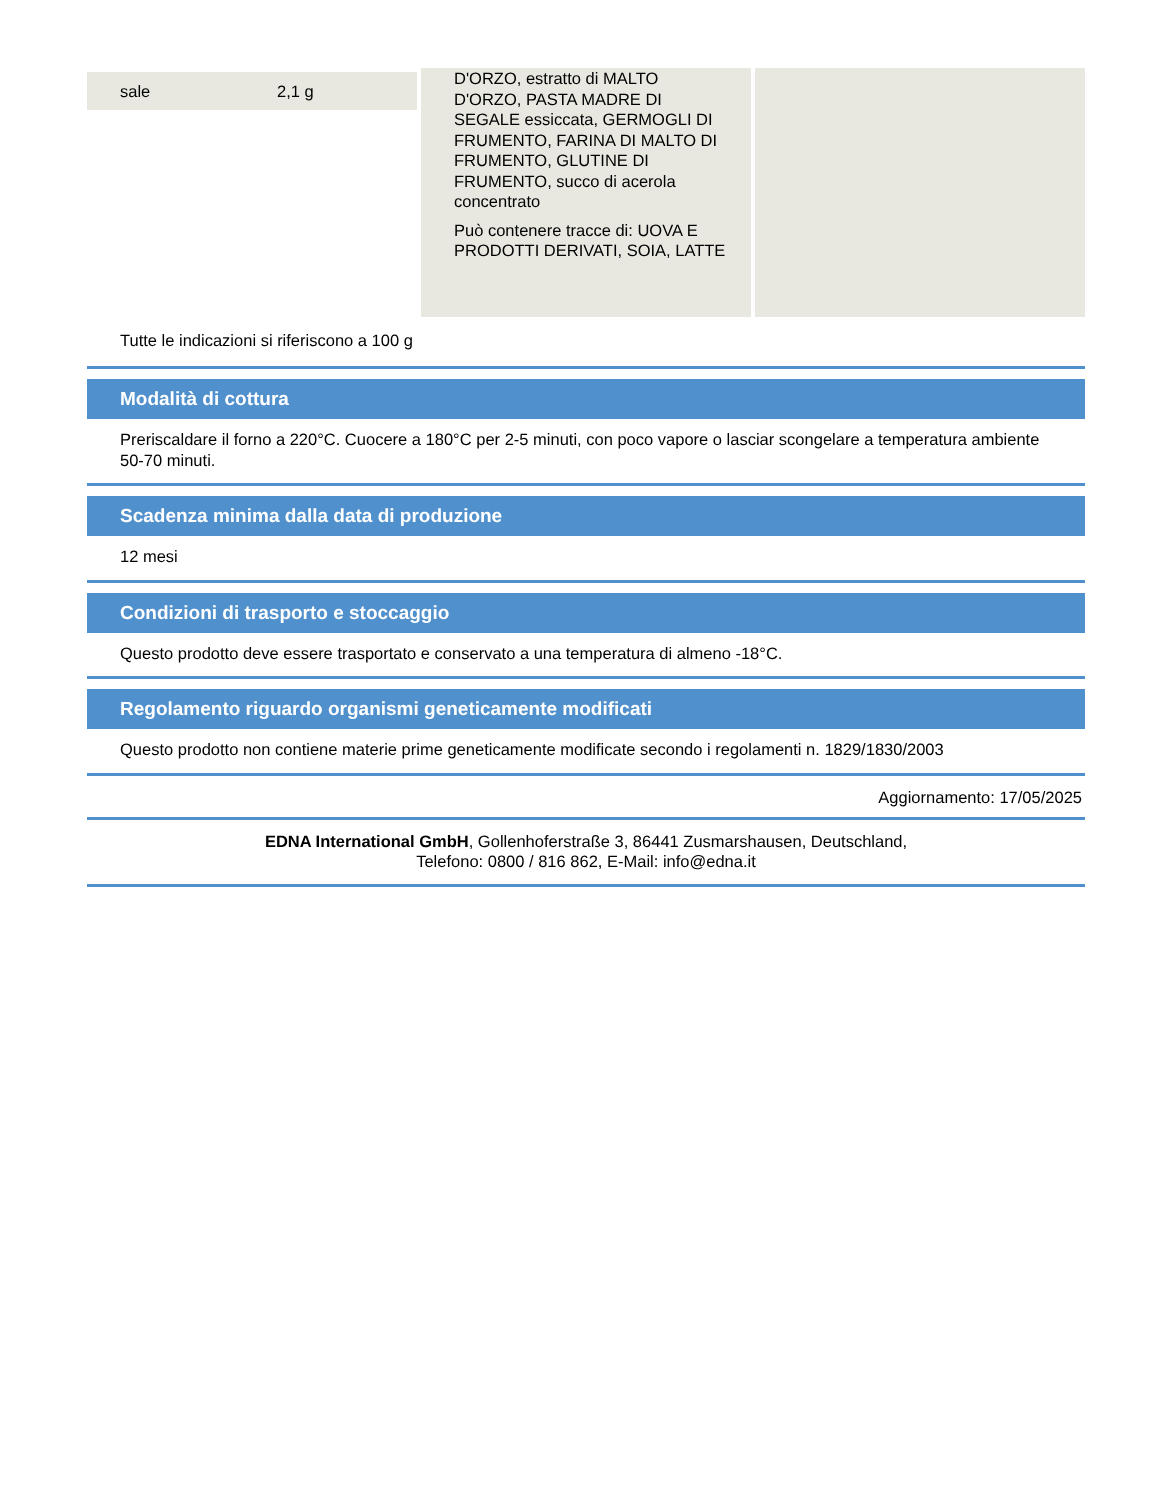| sale | 2,1 g |
D'ORZO, estratto di MALTO D'ORZO, PASTA MADRE DI SEGALE essiccata, GERMOGLI DI FRUMENTO, FARINA DI MALTO DI FRUMENTO, GLUTINE DI FRUMENTO, succo di acerola concentrato
Può contenere tracce di: UOVA E PRODOTTI DERIVATI, SOIA, LATTE
Tutte le indicazioni si riferiscono a 100 g
Modalità di cottura
Preriscaldare il forno a 220°C. Cuocere a 180°C per 2-5 minuti, con poco vapore o lasciar scongelare a temperatura ambiente 50-70 minuti.
Scadenza minima dalla data di produzione
12 mesi
Condizioni di trasporto e stoccaggio
Questo prodotto deve essere trasportato e conservato a una temperatura di almeno -18°C.
Regolamento riguardo organismi geneticamente modificati
Questo prodotto non contiene materie prime geneticamente modificate secondo i regolamenti n. 1829/1830/2003
Aggiornamento: 17/05/2025
EDNA International GmbH, Gollenhoferstraße 3, 86441 Zusmarshausen, Deutschland,
Telefono: 0800 / 816 862, E-Mail: info@edna.it